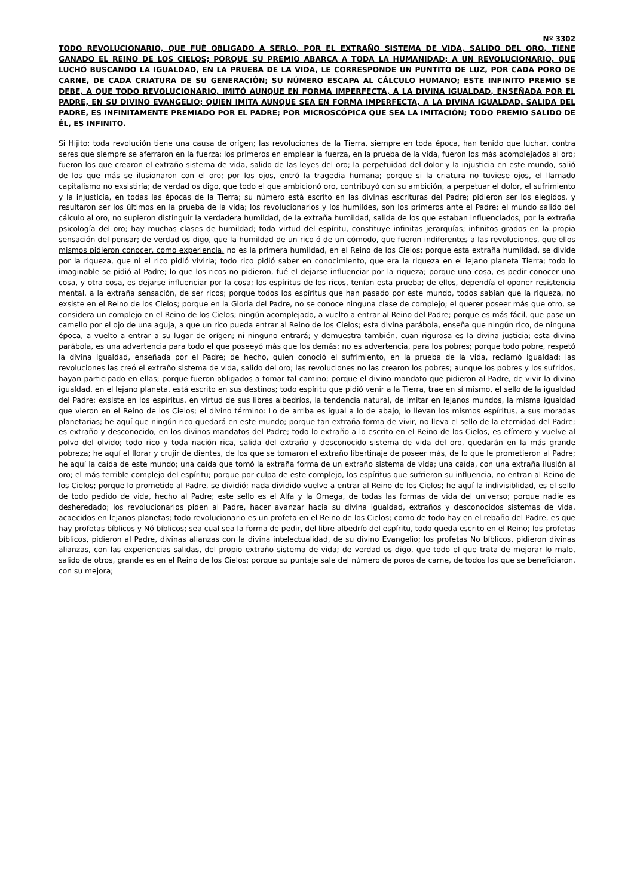Nº 3302
TODO REVOLUCIONARIO, QUE FUÉ OBLIGADO A SERLO, POR EL EXTRAÑO SISTEMA DE VIDA, SALIDO DEL ORO, TIENE GANADO EL REINO DE LOS CIELOS; PORQUE SU PREMIO ABARCA A TODA LA HUMANIDAD; A UN REVOLUCIONARIO, QUE LUCHÓ BUSCANDO LA IGUALDAD, EN LA PRUEBA DE LA VIDA, LE CORRESPONDE UN PUNTITO DE LUZ, POR CADA PORO DE CARNE, DE CADA CRIATURA DE SU GENERACIÓN; SU NÚMERO ESCAPA AL CÁLCULO HUMANO; ESTE INFINITO PREMIO SE DEBE, A QUE TODO REVOLUCIONARIO, IMITÓ AUNQUE EN FORMA IMPERFECTA, A LA DIVINA IGUALDAD, ENSEÑADA POR EL PADRE, EN SU DIVINO EVANGELIO; QUIEN IMITA AUNQUE SEA EN FORMA IMPERFECTA, A LA DIVINA IGUALDAD, SALIDA DEL PADRE, ES INFINITAMENTE PREMIADO POR EL PADRE; POR MICROSCÓPICA QUE SEA LA IMITACIÓN; TODO PREMIO SALIDO DE ÉL, ES INFINITO.
Si Hijito; toda revolución tiene una causa de orígen; las revoluciones de la Tierra, siempre en toda época, han tenido que luchar, contra seres que siempre se aferraron en la fuerza; los primeros en emplear la fuerza, en la prueba de la vida, fueron los más acomplejados al oro; fueron los que crearon el extraño sistema de vida, salido de las leyes del oro; la perpetuidad del dolor y la injusticia en este mundo, salió de los que más se ilusionaron con el oro; por los ojos, entró la tragedia humana; porque si la criatura no tuviese ojos, el llamado capitalismo no exsistiría; de verdad os digo, que todo el que ambicionó oro, contribuyó con su ambición, a perpetuar el dolor, el sufrimiento y la injusticia, en todas las épocas de la Tierra; su número está escrito en las divinas escrituras del Padre; pidieron ser los elegidos, y resultaron ser los últimos en la prueba de la vida; los revolucionarios y los humildes, son los primeros ante el Padre; el mundo salido del cálculo al oro, no supieron distinguir la verdadera humildad, de la extraña humildad, salida de los que estaban influenciados, por la extraña psicología del oro; hay muchas clases de humildad; toda virtud del espíritu, constituye infinitas jerarquías; infinitos grados en la propia sensación del pensar; de verdad os digo, que la humildad de un rico ó de un cómodo, que fueron indiferentes a las revoluciones, que ellos mismos pidieron conocer, como experiencia, no es la primera humildad, en el Reino de los Cielos; porque esta extraña humildad, se divide por la riqueza, que ni el rico pidió vivirla; todo rico pidió saber en conocimiento, que era la riqueza en el lejano planeta Tierra; todo lo imaginable se pidió al Padre; lo que los ricos no pidieron, fué el dejarse influenciar por la riqueza; porque una cosa, es pedir conocer una cosa, y otra cosa, es dejarse influenciar por la cosa; los espíritus de los ricos, tenían esta prueba; de ellos, dependía el oponer resistencia mental, a la extraña sensación, de ser ricos; porque todos los espíritus que han pasado por este mundo, todos sabían que la riqueza, no exsiste en el Reino de los Cielos; porque en la Gloria del Padre, no se conoce ninguna clase de complejo; el querer poseer más que otro, se considera un complejo en el Reino de los Cielos; ningún acomplejado, a vuelto a entrar al Reino del Padre; porque es más fácil, que pase un camello por el ojo de una aguja, a que un rico pueda entrar al Reino de los Cielos; esta divina parábola, enseña que ningún rico, de ninguna época, a vuelto a entrar a su lugar de orígen; ni ninguno entrará; y demuestra también, cuan rigurosa es la divina justicia; esta divina parábola, es una advertencia para todo el que poseeyó más que los demás; no es advertencia, para los pobres; porque todo pobre, respetó la divina igualdad, enseñada por el Padre; de hecho, quien conoció el sufrimiento, en la prueba de la vida, reclamó igualdad; las revoluciones las creó el extraño sistema de vida, salido del oro; las revoluciones no las crearon los pobres; aunque los pobres y los sufridos, hayan participado en ellas; porque fueron obligados a tomar tal camino; porque el divino mandato que pidieron al Padre, de vivir la divina igualdad, en el lejano planeta, está escrito en sus destinos; todo espíritu que pidió venir a la Tierra, trae en sí mismo, el sello de la igualdad del Padre; exsiste en los espíritus, en virtud de sus libres albedríos, la tendencia natural, de imitar en lejanos mundos, la misma igualdad que vieron en el Reino de los Cielos; el divino término: Lo de arriba es igual a lo de abajo, lo llevan los mismos espíritus, a sus moradas planetarias; he aquí que ningún rico quedará en este mundo; porque tan extraña forma de vivir, no lleva el sello de la eternidad del Padre; es extraño y desconocido, en los divinos mandatos del Padre; todo lo extraño a lo escrito en el Reino de los Cielos, es efímero y vuelve al polvo del olvido; todo rico y toda nación rica, salida del extraño y desconocido sistema de vida del oro, quedarán en la más grande pobreza; he aquí el llorar y crujir de dientes, de los que se tomaron el extraño libertinaje de poseer más, de lo que le prometieron al Padre; he aquí la caída de este mundo; una caída que tomó la extraña forma de un extraño sistema de vida; una caída, con una extraña ilusión al oro; el más terrible complejo del espíritu; porque por culpa de este complejo, los espíritus que sufrieron su influencia, no entran al Reino de los Cielos; porque lo prometido al Padre, se dividió; nada dividido vuelve a entrar al Reino de los Cielos; he aquí la indivisiblidad, es el sello de todo pedido de vida, hecho al Padre; este sello es el Alfa y la Omega, de todas las formas de vida del universo; porque nadie es desheredado; los revolucionarios piden al Padre, hacer avanzar hacia su divina igualdad, extraños y desconocidos sistemas de vida, acaecidos en lejanos planetas; todo revolucionario es un profeta en el Reino de los Cielos; como de todo hay en el rebaño del Padre, es que hay profetas bíblicos y Nó bíblicos; sea cual sea la forma de pedir, del libre albedrío del espíritu, todo queda escrito en el Reino; los profetas bíblicos, pidieron al Padre, divinas alianzas con la divina intelectualidad, de su divino Evangelio; los profetas No bíblicos, pidieron divinas alianzas, con las experiencias salidas, del propio extraño sistema de vida; de verdad os digo, que todo el que trata de mejorar lo malo, salido de otros, grande es en el Reino de los Cielos; porque su puntaje sale del número de poros de carne, de todos los que se beneficiaron, con su mejora;